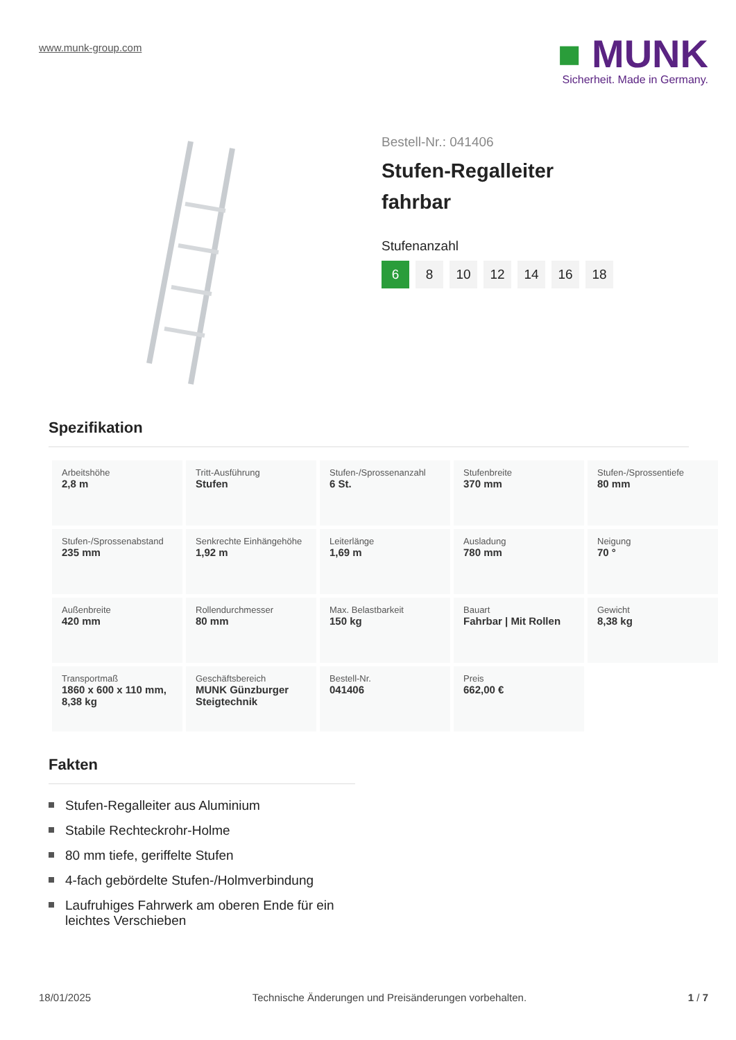www.munk-group.com
■ MUNK
Sicherheit. Made in Germany.
Bestell-Nr.: 041406
Stufen-Regalleiter
fahrbar
Stufenanzahl
6 8 10 12 14 16 18
Spezifikation
| Arbeitshöhe 2,8 m | Tritt-Ausführung Stufen | Stufen-/Sprossenanzahl 6 St. | Stufenbreite 370 mm | Stufen-/Sprossentiefe 80 mm |
| Stufen-/Sprossenabstand 235 mm | Senkrechte Einhängehöhe 1,92 m | Leiterlänge 1,69 m | Ausladung 780 mm | Neigung 70 ° |
| Außenbreite 420 mm | Rollendurchmesser 80 mm | Max. Belastbarkeit 150 kg | Bauart Fahrbar / Mit Rollen | Gewicht 8,38 kg |
| Transportmaß 1860 x 600 x 110 mm, 8,38 kg | Geschäftsbereich MUNK Günzburger Steigtechnik | Bestell-Nr. 041406 | Preis 662,00 € | |
Fakten
Stufen-Regalleiter aus Aluminium
Stabile Rechteckrohr-Holme
80 mm tiefe, geriffelte Stufen
4-fach gebördelte Stufen-/Holmverbindung
Laufruhiges Fahrwerk am oberen Ende für ein leichtes Verschieben
18/01/2025 Technische Änderungen und Preisänderungen vorbehalten. 1 / 7